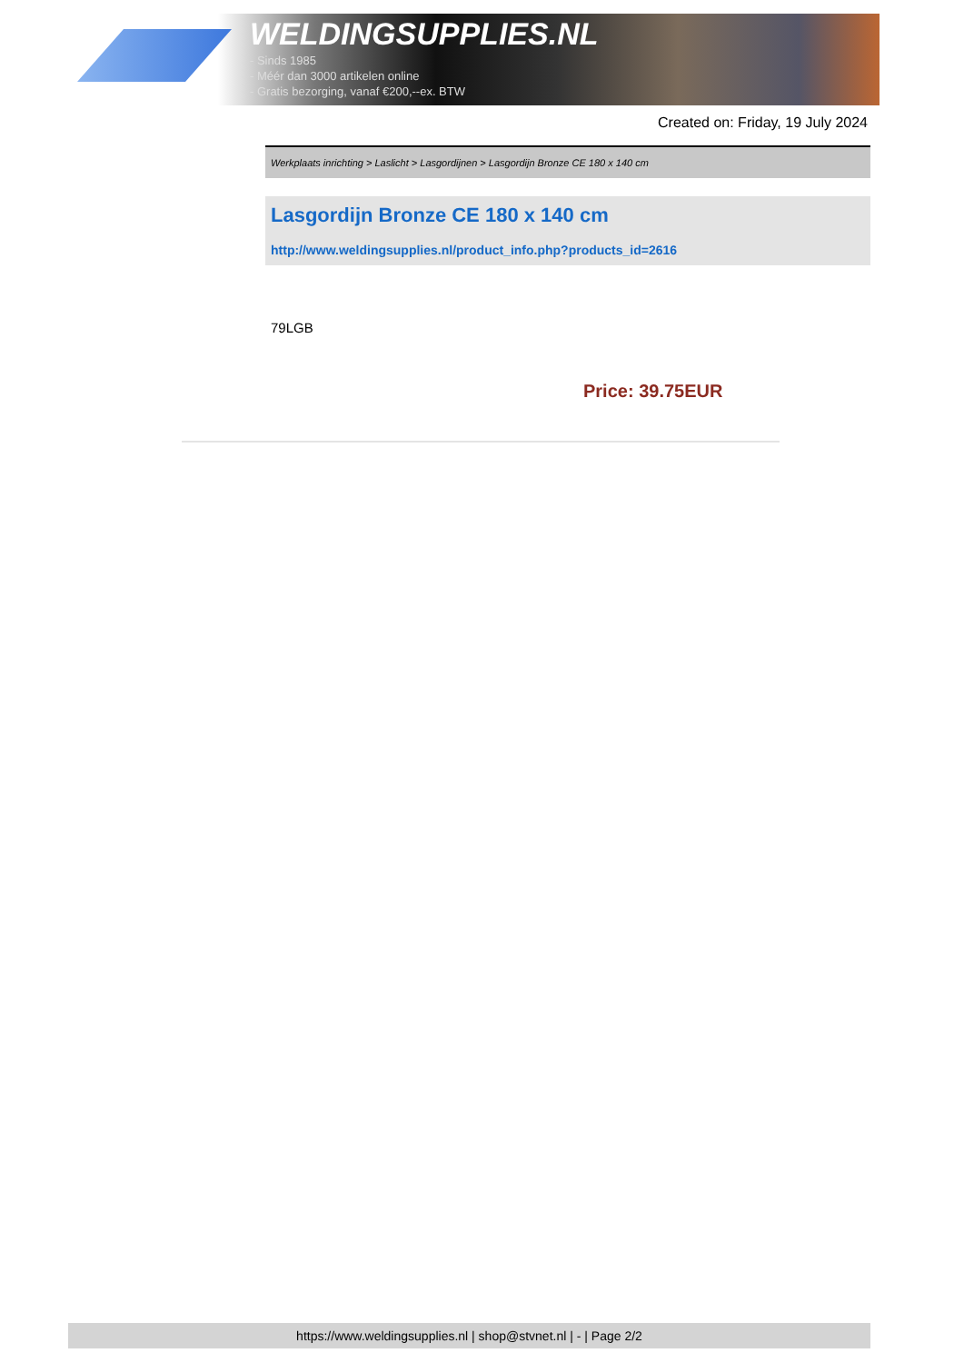WELDINGSUPPLIES.NL
- Sinds 1985
- Méér dan 3000 artikelen online
- Gratis bezorging, vanaf €200,--ex. BTW
Created on: Friday, 19 July 2024
Werkplaats inrichting > Laslicht > Lasgordijnen > Lasgordijn Bronze CE 180 x 140 cm
Lasgordijn Bronze CE 180 x 140 cm
http://www.weldingsupplies.nl/product_info.php?products_id=2616
79LGB
Price: 39.75EUR
https://www.weldingsupplies.nl | shop@stvnet.nl | - | Page 2/2